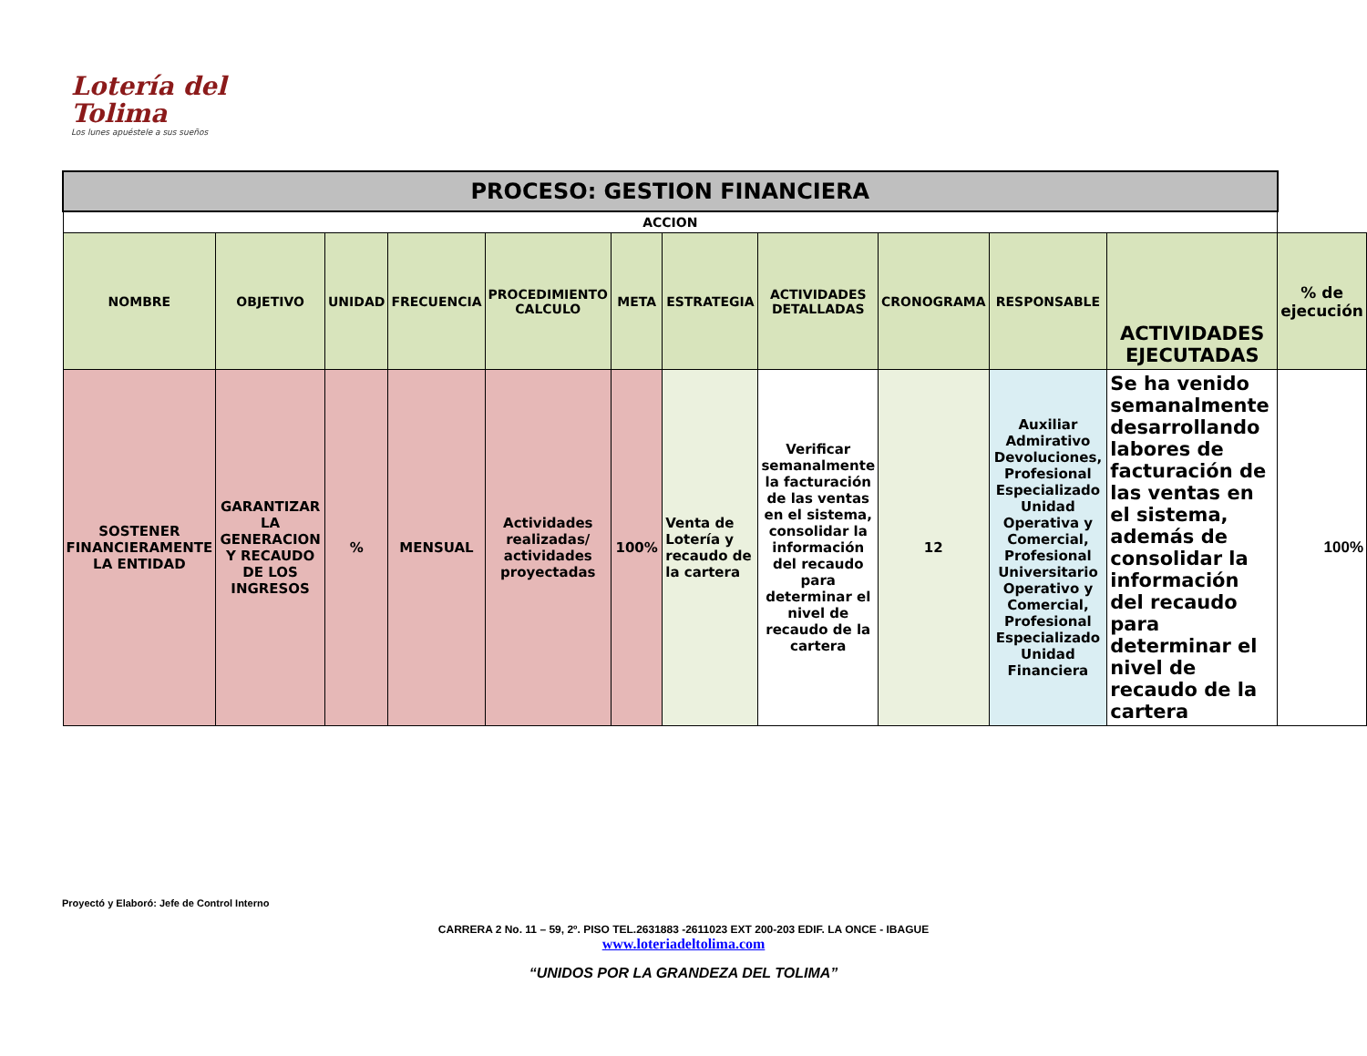Lotería del
Tolima
Los lunes apuéstele a sus sueños
| PROCESO: GESTION FINANCIERA | | | | | | | | | | | |
| ACCION | | | | | | | | | | | |
| NOMBRE | OBJETIVO | UNIDAD | FRECUENCIA | PROCEDIMIENTO CALCULO | META | ESTRATEGIA | ACTIVIDADES DETALLADAS | CRONOGRAMA | RESPONSABLE | ACTIVIDADES EJECUTADAS | % de ejecución |
| SOSTENER FINANCIERAMENTE LA ENTIDAD | GARANTIZAR LA GENERACION Y RECAUDO DE LOS INGRESOS | % | MENSUAL | Actividades realizadas/ actividades proyectadas | 100% | Venta de Lotería y recaudo de la cartera | Verificar semanalmente la facturación de las ventas en el sistema, consolidar la información del recaudo para determinar el nivel de recaudo de la cartera | 12 | Auxiliar Admirativo Devoluciones, Profesional Especializado Unidad Operativa y Comercial, Profesional Universitario Operativo y Comercial, Profesional Especializado Unidad Financiera | Se ha venido semanalmente desarrollando labores de facturación de las ventas en el sistema, además de consolidar la información del recaudo para determinar el nivel de recaudo de la cartera | 100% |
Proyectó y Elaboró: Jefe de Control Interno
CARRERA 2 No. 11 – 59, 2º. PISO TEL.2631883 -2611023 EXT 200-203 EDIF. LA ONCE - IBAGUE
www.loteriadeltolima.com
“UNIDOS POR LA GRANDEZA DEL TOLIMA”